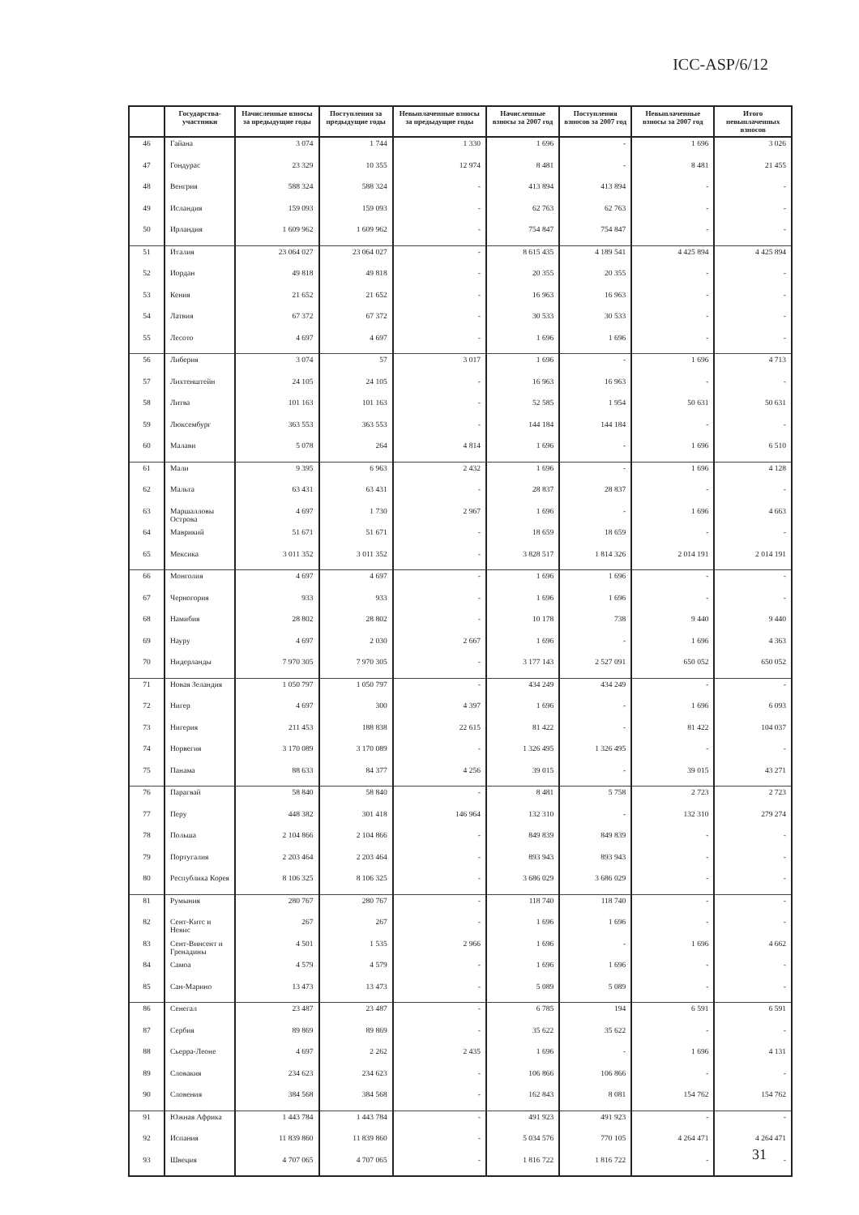ICC-ASP/6/12
| | Государства-участники | Начисленные взносы за предыдущие годы | Поступления за предыдущие годы | Невыплаченные взносы за предыдущие годы | Начисленные взносы за 2007 год | Поступления взносов за 2007 год | Невыплаченные взносы за 2007 год | Итого невыплаченных взносов |
| --- | --- | --- | --- | --- | --- | --- | --- | --- |
| 46 | Гайана | 3 074 | 1 744 | 1 330 | 1 696 | - | 1 696 | 3 026 |
| 47 | Гондурас | 23 329 | 10 355 | 12 974 | 8 481 | - | 8 481 | 21 455 |
| 48 | Венгрия | 588 324 | 588 324 | - | 413 894 | 413 894 | - | - |
| 49 | Исландия | 159 093 | 159 093 | - | 62 763 | 62 763 | - | - |
| 50 | Ирландия | 1 609 962 | 1 609 962 | - | 754 847 | 754 847 | - | - |
| 51 | Италия | 23 064 027 | 23 064 027 | - | 8 615 435 | 4 189 541 | 4 425 894 | 4 425 894 |
| 52 | Иордан | 49 818 | 49 818 | - | 20 355 | 20 355 | - | - |
| 53 | Кения | 21 652 | 21 652 | - | 16 963 | 16 963 | - | - |
| 54 | Латвия | 67 372 | 67 372 | - | 30 533 | 30 533 | - | - |
| 55 | Лесото | 4 697 | 4 697 | - | 1 696 | 1 696 | - | - |
| 56 | Либерия | 3 074 | 57 | 3 017 | 1 696 | - | 1 696 | 4 713 |
| 57 | Лихтенштейн | 24 105 | 24 105 | - | 16 963 | 16 963 | - | - |
| 58 | Литва | 101 163 | 101 163 | - | 52 585 | 1 954 | 50 631 | 50 631 |
| 59 | Люксембург | 363 553 | 363 553 | - | 144 184 | 144 184 | - | - |
| 60 | Малави | 5 078 | 264 | 4 814 | 1 696 | - | 1 696 | 6 510 |
| 61 | Мали | 9 395 | 6 963 | 2 432 | 1 696 | - | 1 696 | 4 128 |
| 62 | Мальта | 63 431 | 63 431 | - | 28 837 | 28 837 | - | - |
| 63 | Маршалловы Острова | 4 697 | 1 730 | 2 967 | 1 696 | - | 1 696 | 4 663 |
| 64 | Маврикий | 51 671 | 51 671 | - | 18 659 | 18 659 | - | - |
| 65 | Мексика | 3 011 352 | 3 011 352 | - | 3 828 517 | 1 814 326 | 2 014 191 | 2 014 191 |
| 66 | Монголия | 4 697 | 4 697 | - | 1 696 | 1 696 | - | - |
| 67 | Черногория | 933 | 933 | - | 1 696 | 1 696 | - | - |
| 68 | Намибия | 28 802 | 28 802 | - | 10 178 | 738 | 9 440 | 9 440 |
| 69 | Науру | 4 697 | 2 030 | 2 667 | 1 696 | - | 1 696 | 4 363 |
| 70 | Нидерланды | 7 970 305 | 7 970 305 | - | 3 177 143 | 2 527 091 | 650 052 | 650 052 |
| 71 | Новая Зеландия | 1 050 797 | 1 050 797 | - | 434 249 | 434 249 | - | - |
| 72 | Нигер | 4 697 | 300 | 4 397 | 1 696 | - | 1 696 | 6 093 |
| 73 | Нигерия | 211 453 | 188 838 | 22 615 | 81 422 | - | 81 422 | 104 037 |
| 74 | Норвегия | 3 170 089 | 3 170 089 | - | 1 326 495 | 1 326 495 | - | - |
| 75 | Панама | 88 633 | 84 377 | 4 256 | 39 015 | - | 39 015 | 43 271 |
| 76 | Парагвай | 58 840 | 58 840 | - | 8 481 | 5 758 | 2 723 | 2 723 |
| 77 | Перу | 448 382 | 301 418 | 146 964 | 132 310 | - | 132 310 | 279 274 |
| 78 | Польша | 2 104 866 | 2 104 866 | - | 849 839 | 849 839 | - | - |
| 79 | Португалия | 2 203 464 | 2 203 464 | - | 893 943 | 893 943 | - | - |
| 80 | Республика Корея | 8 106 325 | 8 106 325 | - | 3 686 029 | 3 686 029 | - | - |
| 81 | Румыния | 280 767 | 280 767 | - | 118 740 | 118 740 | - | - |
| 82 | Сент-Китс и Невис | 267 | 267 | - | 1 696 | 1 696 | - | - |
| 83 | Сент-Винсент и Гренадины | 4 501 | 1 535 | 2 966 | 1 696 | - | 1 696 | 4 662 |
| 84 | Самоа | 4 579 | 4 579 | - | 1 696 | 1 696 | - | - |
| 85 | Сан-Марино | 13 473 | 13 473 | - | 5 089 | 5 089 | - | - |
| 86 | Сенегал | 23 487 | 23 487 | - | 6 785 | 194 | 6 591 | 6 591 |
| 87 | Сербия | 89 869 | 89 869 | - | 35 622 | 35 622 | - | - |
| 88 | Сьерра-Леоне | 4 697 | 2 262 | 2 435 | 1 696 | - | 1 696 | 4 131 |
| 89 | Словакия | 234 623 | 234 623 | - | 106 866 | 106 866 | - | - |
| 90 | Словения | 384 568 | 384 568 | - | 162 843 | 8 081 | 154 762 | 154 762 |
| 91 | Южная Африка | 1 443 784 | 1 443 784 | - | 491 923 | 491 923 | - | - |
| 92 | Испания | 11 839 860 | 11 839 860 | - | 5 034 576 | 770 105 | 4 264 471 | 4 264 471 |
| 93 | Швеция | 4 707 065 | 4 707 065 | - | 1 816 722 | 1 816 722 | - | - |
31